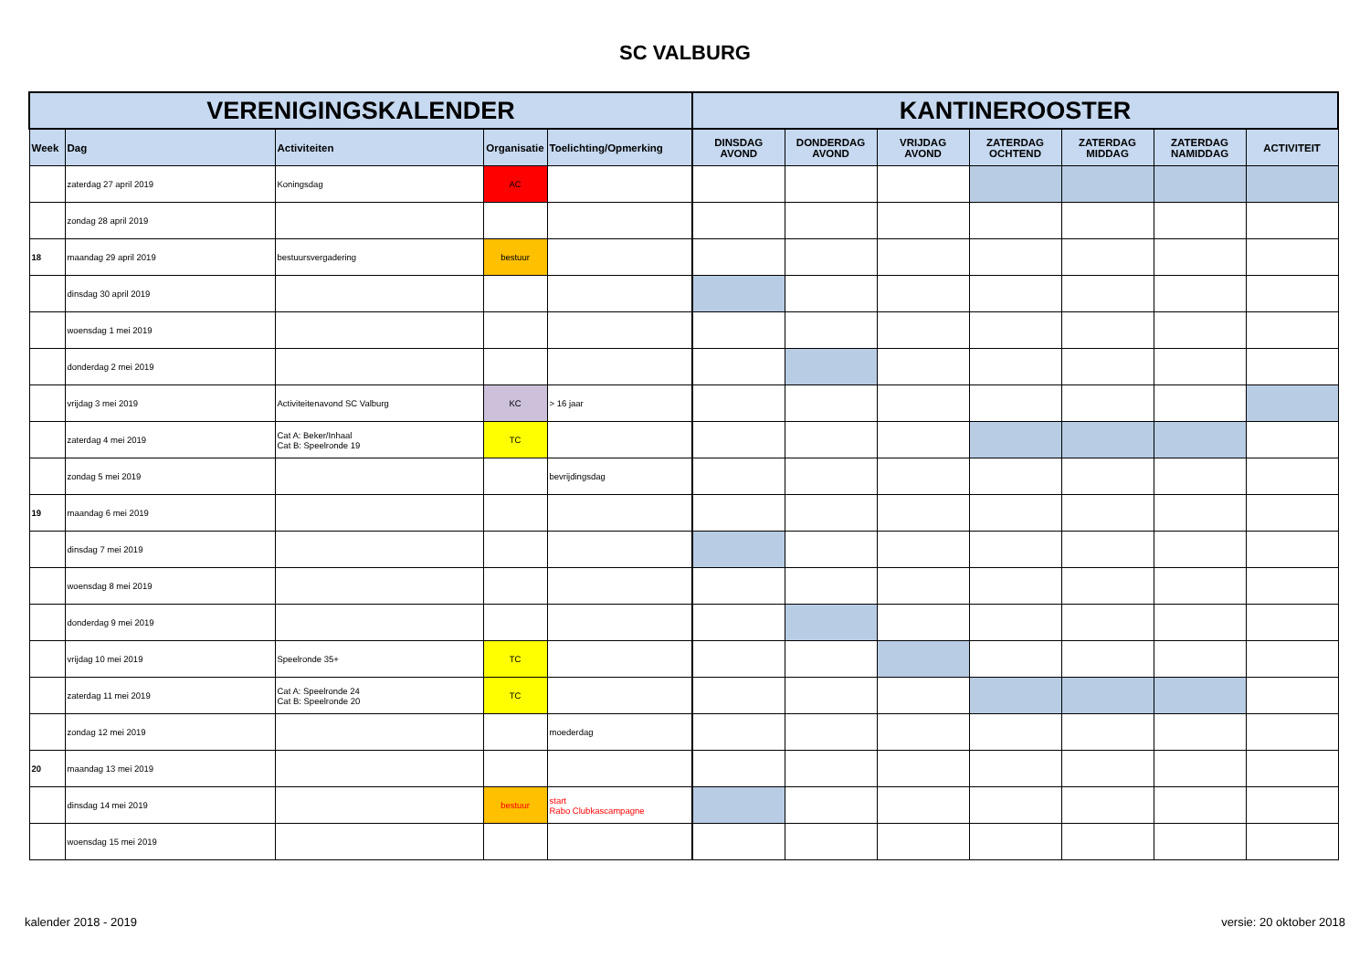SC VALBURG
| VERENIGINGSKALENDER | | | | | KANTINEROOSTER | | | | | | |
| --- | --- | --- | --- | --- | --- | --- | --- | --- | --- | --- | --- |
| Week | Dag | Activiteiten | Organisatie | Toelichting/Opmerking | DINSDAG AVOND | DONDERDAG AVOND | VRIJDAG AVOND | ZATERDAG OCHTEND | ZATERDAG MIDDAG | ZATERDAG NAMIDDAG | ACTIVITEIT |
| | zaterdag 27 april 2019 | Koningsdag | AC | | | | | | | | |
| | zondag 28 april 2019 | | | | | | | | | | |
| 18 | maandag 29 april 2019 | bestuursvergadering | bestuur | | | | | | | | |
| | dinsdag 30 april 2019 | | | | | | | | | | |
| | woensdag 1 mei 2019 | | | | | | | | | | |
| | donderdag 2 mei 2019 | | | | | | | | | | |
| | vrijdag 3 mei 2019 | Activiteitenavond SC Valburg | KC | > 16 jaar | | | | | | | |
| | zaterdag 4 mei 2019 | Cat A: Beker/Inhaal Cat B: Speelronde 19 | TC | | | | | | | | |
| | zondag 5 mei 2019 | | | bevrijdingsdag | | | | | | | |
| 19 | maandag 6 mei 2019 | | | | | | | | | | |
| | dinsdag 7 mei 2019 | | | | | | | | | | |
| | woensdag 8 mei 2019 | | | | | | | | | | |
| | donderdag 9 mei 2019 | | | | | | | | | | |
| | vrijdag 10 mei 2019 | Speelronde 35+ | TC | | | | | | | | |
| | zaterdag 11 mei 2019 | Cat A: Speelronde 24 Cat B: Speelronde 20 | TC | | | | | | | | |
| | zondag 12 mei 2019 | | | moederdag | | | | | | | |
| 20 | maandag 13 mei 2019 | | | | | | | | | | |
| | dinsdag 14 mei 2019 | | bestuur | start Rabo Clubkascampagne | | | | | | | |
| | woensdag 15 mei 2019 | | | | | | | | | | |
kalender 2018 - 2019 versie: 20 oktober 2018